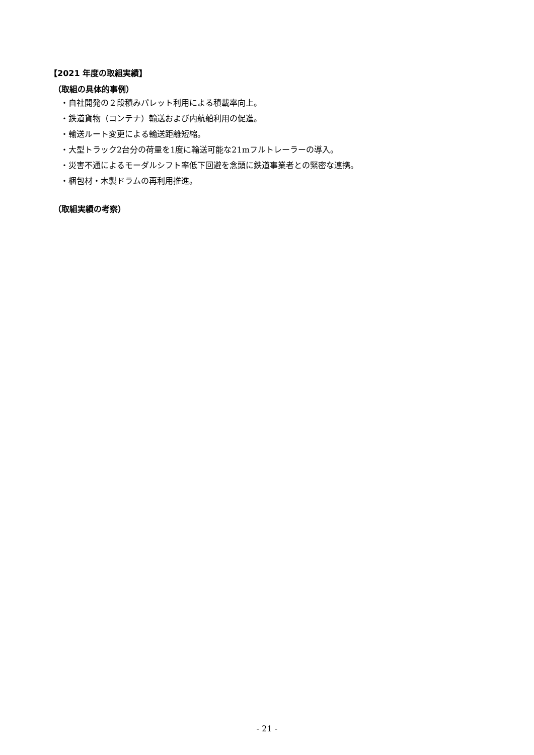【2021 年度の取組実績】
（取組の具体的事例）
・自社開発の２段積みパレット利用による積載率向上。
・鉄道貨物（コンテナ）輸送および内航船利用の促進。
・輸送ルート変更による輸送距離短縮。
・大型トラック2台分の荷量を1度に輸送可能な21mフルトレーラーの導入。
・災害不通によるモーダルシフト率低下回避を念頭に鉄道事業者との緊密な連携。
・梱包材・木製ドラムの再利用推進。
（取組実績の考察）
- 21 -